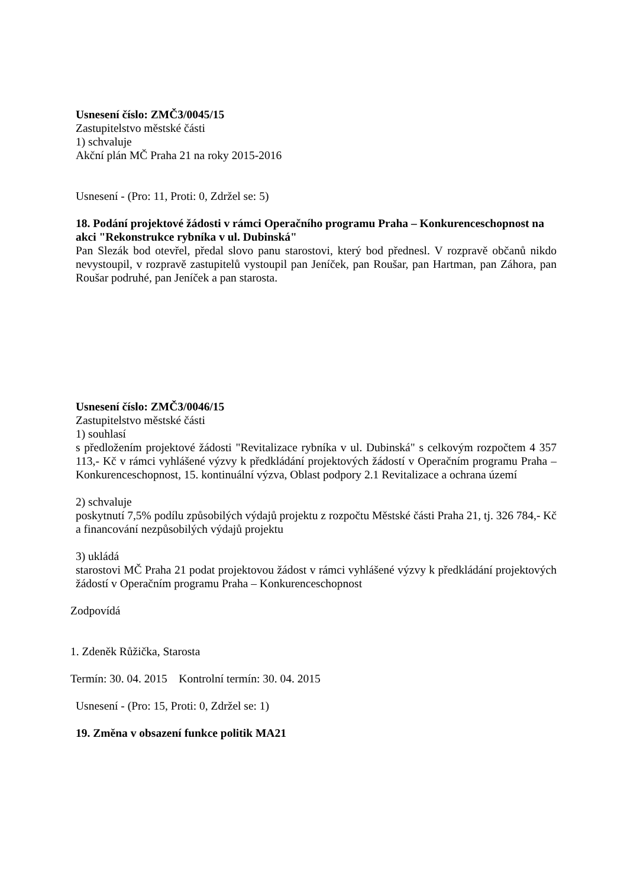Usnesení číslo: ZMČ3/0045/15
Zastupitelstvo městské části
1) schvaluje
Akční plán MČ Praha 21 na roky 2015-2016
Usnesení - (Pro: 11, Proti: 0, Zdržel se: 5)
18. Podání projektové žádosti v rámci Operačního programu Praha – Konkurenceschopnost na akci "Rekonstrukce rybníka v ul. Dubinská"
Pan Slezák bod otevřel, předal slovo panu starostovi, který bod přednesl. V rozpravě občanů nikdo nevystoupil, v rozpravě zastupitelů vystoupil pan Jeníček, pan Roušar, pan Hartman, pan Záhora, pan Roušar podruhé, pan Jeníček a pan starosta.
Usnesení číslo: ZMČ3/0046/15
Zastupitelstvo městské části
1) souhlasí
s předložením projektové žádosti "Revitalizace rybníka v ul. Dubinská" s celkovým rozpočtem 4 357 113,- Kč v rámci vyhlášené výzvy k předkládání projektových žádostí v Operačním programu Praha – Konkurenceschopnost, 15. kontinuální výzva, Oblast podpory 2.1 Revitalizace a ochrana území
2) schvaluje
poskytnutí 7,5% podílu způsobilých výdajů projektu z rozpočtu Městské části Praha 21, tj. 326 784,- Kč a financování nezpůsobilých výdajů projektu
3) ukládá
starostovi MČ Praha 21 podat projektovou žádost v rámci vyhlášené výzvy k předkládání projektových žádostí v Operačním programu Praha – Konkurenceschopnost
Zodpovídá
1. Zdeněk Růžička, Starosta
Termín: 30. 04. 2015 Kontrolní termín: 30. 04. 2015
Usnesení - (Pro: 15, Proti: 0, Zdržel se: 1)
19. Změna v obsazení funkce politik MA21